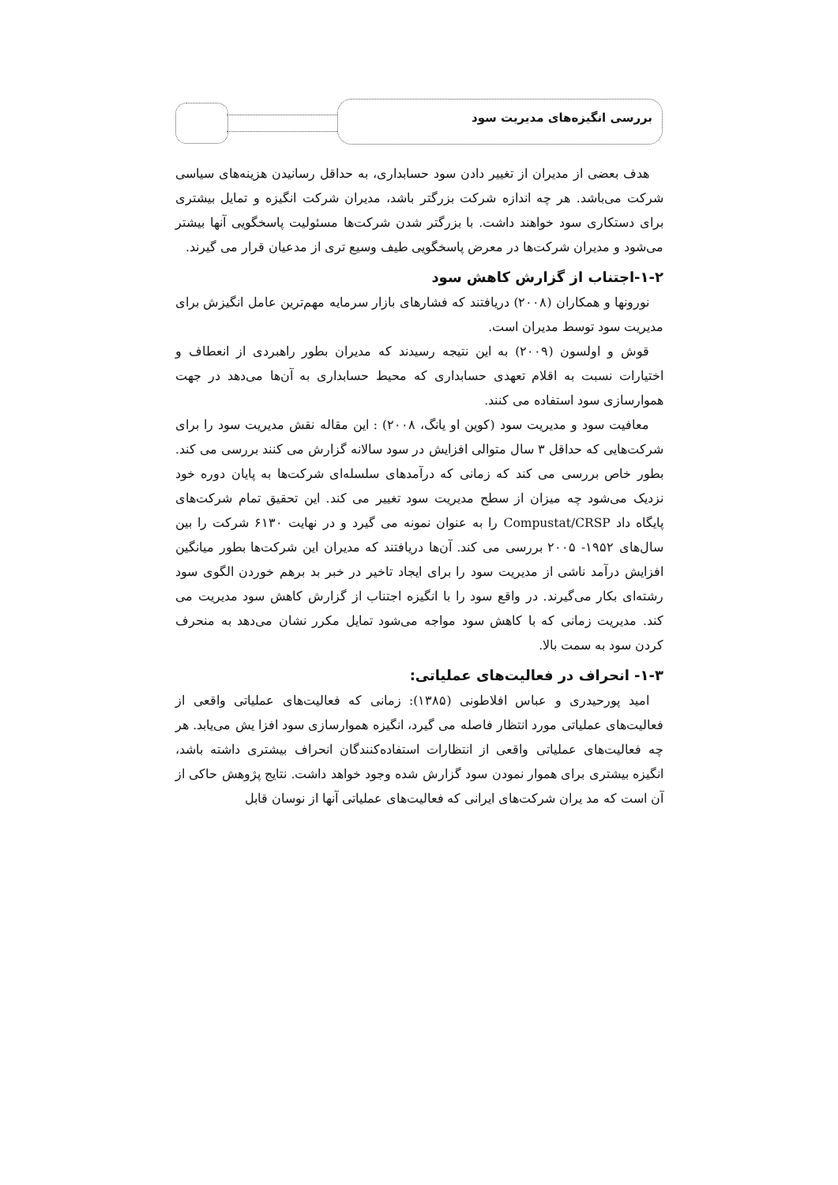بررسی انگیزه‌های مدیریت سود
هدف بعضی از مدیران از تغییر دادن سود حسابداری، به حداقل رسانیدن هزینه‌های سیاسی شرکت می‌باشد. هر چه اندازه شرکت بزرگتر باشد، مدیران شرکت انگیزه و تمایل بیشتری برای دستکاری سود خواهند داشت. با بزرگتر شدن شرکت‌ها مسئولیت پاسخگویی آنها بیشتر می‌شود و مدیران شرکت‌ها در معرض پاسخگویی طیف وسیع تری از مدعیان قرار می گیرند.
۱-۲-اجتناب از گزارش کاهش سود
نورونها و همکاران (۲۰۰۸) دریافتند که فشارهای بازار سرمایه مهم‌ترین عامل انگیزش برای مدیریت سود توسط مدیران است.
قوش و اولسون (۲۰۰۹) به این نتیجه رسیدند که مدیران بطور راهبردی از انعطاف و اختیارات نسبت به اقلام تعهدی حسابداری که محیط حسابداری به آن‌ها می‌دهد در جهت هموارسازی سود استفاده می کنند.
معافیت سود و مدیریت سود (کوین او یانگ، ۲۰۰۸) : این مقاله نقش مدیریت سود را برای شرکت‌هایی که حداقل ۳ سال متوالی افزایش در سود سالانه گزارش می کنند بررسی می کند. بطور خاص بررسی می کند که زمانی که درآمدهای سلسله‌ای شرکت‌ها به پایان دوره خود نزدیک می‌شود چه میزان از سطح مدیریت سود تغییر می کند. این تحقیق تمام شرکت‌های پایگاه داد Compustat/CRSP را به عنوان نمونه می گیرد و در نهایت ۶۱۳۰ شرکت را بین سال‌های ۱۹۵۲- ۲۰۰۵ بررسی می کند. آن‌ها دریافتند که مدیران این شرکت‌ها بطور میانگین افزایش درآمد ناشی از مدیریت سود را برای ایجاد تاخیر در خبر بد برهم خوردن الگوی سود رشته‌ای بکار می‌گیرند. در واقع سود را با انگیزه اجتناب از گزارش کاهش سود مدیریت می کند. مدیریت زمانی که با کاهش سود مواجه می‌شود تمایل مکرر نشان می‌دهد به منحرف کردن سود به سمت بالا.
۱-۳- انحراف در فعالیت‌های عملیاتی:
امید پورحیدری و عباس افلاطونی (۱۳۸۵): زمانی که فعالیت‌های عملیاتی واقعی از فعالیت‌های عملیاتی مورد انتظار فاصله می گیرد، انگیزه هموارسازی سود افزا یش می‌یابد. هر چه فعالیت‌های عملیاتی واقعی از انتظارات استفاده‌کنندگان انحراف بیشتری داشته باشد، انگیزه بیشتری برای هموار نمودن سود گزارش شده وجود خواهد داشت. نتایج پژوهش حاکی از آن است که مد یران شرکت‌های ایرانی که فعالیت‌های عملیاتی آنها از نوسان قابل